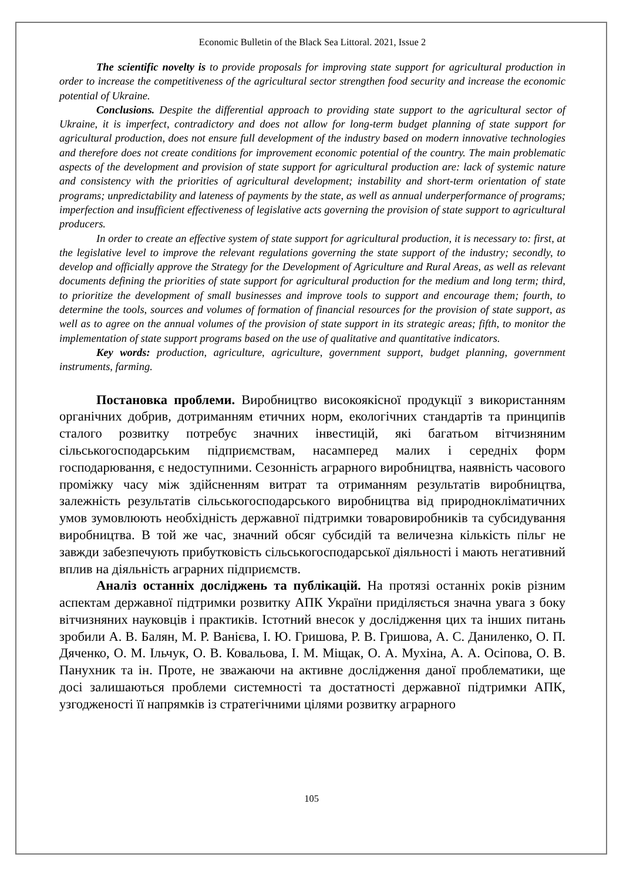Economic Bulletin of the Black Sea Littoral. 2021, Issue 2
The scientific novelty is to provide proposals for improving state support for agricultural production in order to increase the competitiveness of the agricultural sector strengthen food security and increase the economic potential of Ukraine.
Conclusions. Despite the differential approach to providing state support to the agricultural sector of Ukraine, it is imperfect, contradictory and does not allow for long-term budget planning of state support for agricultural production, does not ensure full development of the industry based on modern innovative technologies and therefore does not create conditions for improvement economic potential of the country. The main problematic aspects of the development and provision of state support for agricultural production are: lack of systemic nature and consistency with the priorities of agricultural development; instability and short-term orientation of state programs; unpredictability and lateness of payments by the state, as well as annual underperformance of programs; imperfection and insufficient effectiveness of legislative acts governing the provision of state support to agricultural producers.
In order to create an effective system of state support for agricultural production, it is necessary to: first, at the legislative level to improve the relevant regulations governing the state support of the industry; secondly, to develop and officially approve the Strategy for the Development of Agriculture and Rural Areas, as well as relevant documents defining the priorities of state support for agricultural production for the medium and long term; third, to prioritize the development of small businesses and improve tools to support and encourage them; fourth, to determine the tools, sources and volumes of formation of financial resources for the provision of state support, as well as to agree on the annual volumes of the provision of state support in its strategic areas; fifth, to monitor the implementation of state support programs based on the use of qualitative and quantitative indicators.
Key words: production, agriculture, agriculture, government support, budget planning, government instruments, farming.
Постановка проблеми. Виробництво високоякісної продукції з використанням органічних добрив, дотриманням етичних норм, екологічних стандартів та принципів сталого розвитку потребує значних інвестицій, які багатьом вітчизняним сільськогосподарським підприємствам, насамперед малих і середніх форм господарювання, є недоступними. Сезонність аграрного виробництва, наявність часового проміжку часу між здійсненням витрат та отриманням результатів виробництва, залежність результатів сільськогосподарського виробництва від природнокліматичних умов зумовлюють необхідність державної підтримки товаровиробників та субсидування виробництва. В той же час, значний обсяг субсидій та величезна кількість пільг не завжди забезпечують прибутковість сільськогосподарської діяльності і мають негативний вплив на діяльність аграрних підприємств.
Аналіз останніх досліджень та публікацій. На протязі останніх років різним аспектам державної підтримки розвитку АПК України приділяється значна увага з боку вітчизняних науковців і практиків. Істотний внесок у дослідження цих та інших питань зробили А. В. Балян, М. Р. Ванієва, І. Ю. Гришова, Р. В. Гришова, А. С. Даниленко, О. П. Дяченко, О. М. Ільчук, О. В. Ковальова, І. М. Міщак, О. А. Мухіна, А. А. Осіпова, О. В. Панухник та ін. Проте, не зважаючи на активне дослідження даної проблематики, ще досі залишаються проблеми системності та достатності державної підтримки АПК, узгодженості її напрямків із стратегічними цілями розвитку аграрного
105